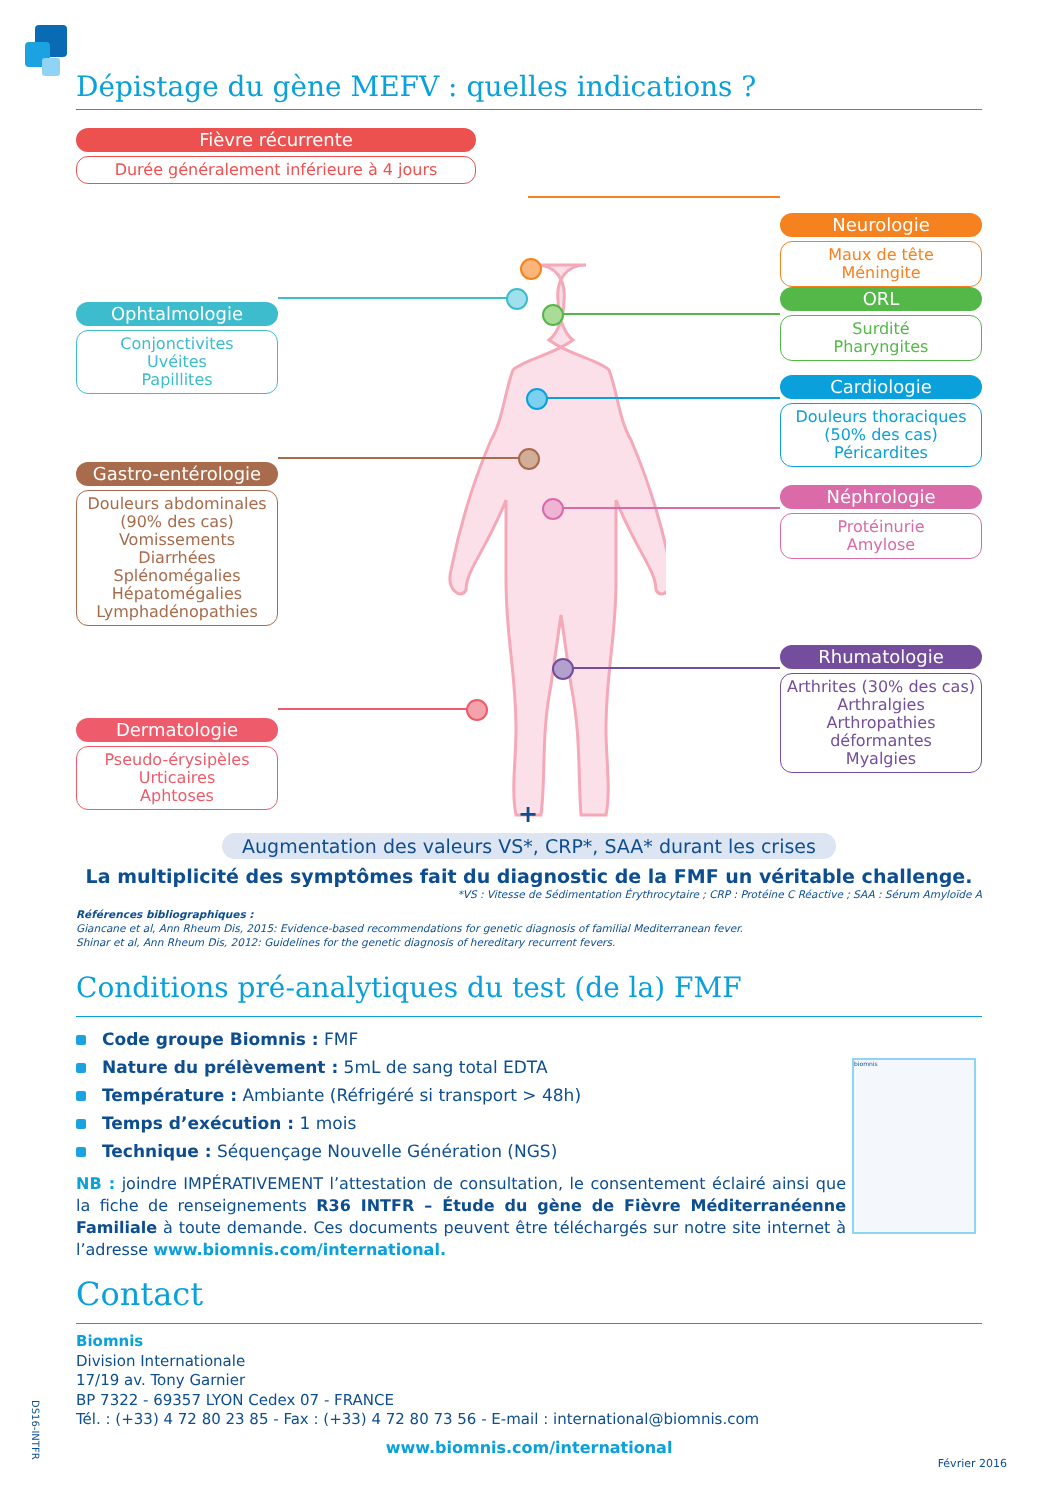Dépistage du gène MEFV : quelles indications ?
Fièvre récurrente
Durée généralement inférieure à 4 jours
Ophtalmologie
Conjonctivites
Uvéites
Papillites
Gastro-entérologie
Douleurs abdominales
(90% des cas)
Vomissements
Diarrhées
Splénomégalies
Hépatomégalies
Lymphadénopathies
Dermatologie
Pseudo-érysipèles
Urticaires
Aphtoses
Neurologie
Maux de tête
Méningite
ORL
Surdité
Pharyngites
Cardiologie
Douleurs thoraciques
(50% des cas)
Péricardites
Néphrologie
Protéinurie
Amylose
Rhumatologie
Arthrites (30% des cas)
Arthralgies
Arthropathies
déformantes
Myalgies
+
Augmentation des valeurs VS*, CRP*, SAA* durant les crises
La multiplicité des symptômes fait du diagnostic de la FMF un véritable challenge.
*VS : Vitesse de Sédimentation Érythrocytaire ; CRP : Protéine C Réactive ; SAA : Sérum Amyloïde A
Références bibliographiques :
Giancane et al, Ann Rheum Dis, 2015: Evidence-based recommendations for genetic diagnosis of familial Mediterranean fever.
Shinar et al, Ann Rheum Dis, 2012: Guidelines for the genetic diagnosis of hereditary recurrent fevers.
Conditions pré-analytiques du test (de la) FMF
Code groupe Biomnis : FMF
Nature du prélèvement : 5mL de sang total EDTA
Température : Ambiante (Réfrigéré si transport > 48h)
Temps d’exécution : 1 mois
Technique : Séquençage Nouvelle Génération (NGS)
biomnis
NB : joindre IMPÉRATIVEMENT l’attestation de consultation, le consentement éclairé ainsi que la fiche de renseignements R36 INTFR – Étude du gène de Fièvre Méditerranéenne Familiale à toute demande. Ces documents peuvent être téléchargés sur notre site internet à l’adresse www.biomnis.com/international.
Contact
Biomnis
Division Internationale
17/19 av. Tony Garnier
BP 7322 - 69357 LYON Cedex 07 - FRANCE
Tél. : (+33) 4 72 80 23 85 - Fax : (+33) 4 72 80 73 56 - E-mail : international@biomnis.com
www.biomnis.com/international
Février 2016
DS16-INTFR